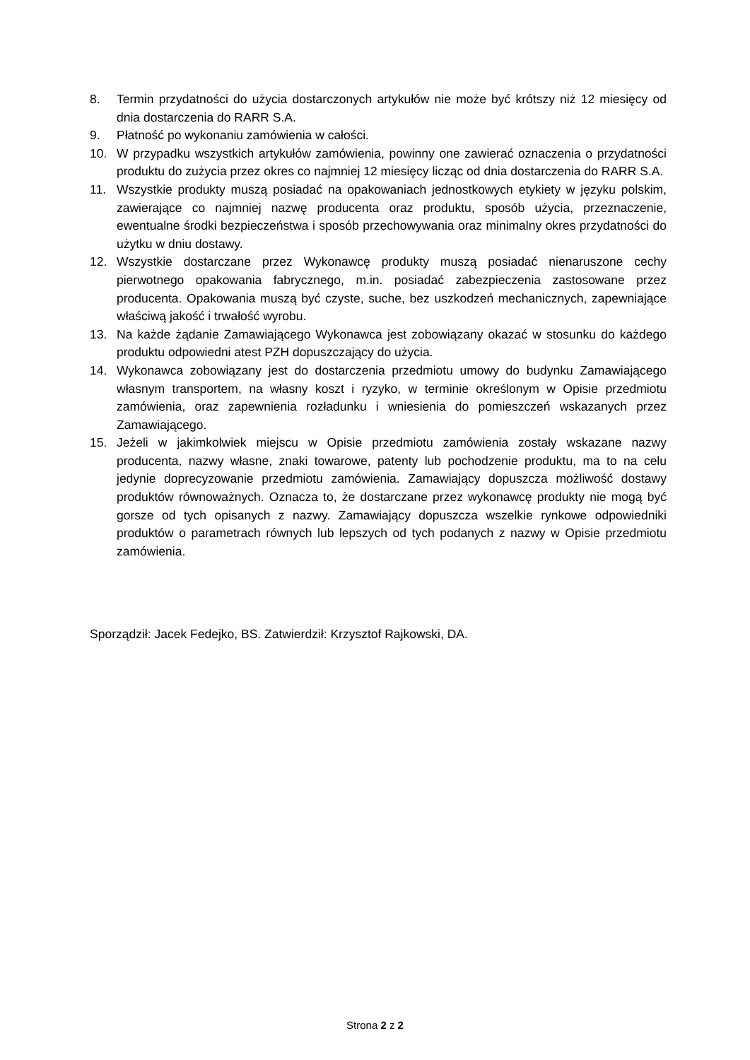8. Termin przydatności do użycia dostarczonych artykułów nie może być krótszy niż 12 miesięcy od dnia dostarczenia do RARR S.A.
9. Płatność po wykonaniu zamówienia w całości.
10. W przypadku wszystkich artykułów zamówienia, powinny one zawierać oznaczenia o przydatności produktu do zużycia przez okres co najmniej 12 miesięcy licząc od dnia dostarczenia do RARR S.A.
11. Wszystkie produkty muszą posiadać na opakowaniach jednostkowych etykiety w języku polskim, zawierające co najmniej nazwę producenta oraz produktu, sposób użycia, przeznaczenie, ewentualne środki bezpieczeństwa i sposób przechowywania oraz minimalny okres przydatności do użytku w dniu dostawy.
12. Wszystkie dostarczane przez Wykonawcę produkty muszą posiadać nienaruszone cechy pierwotnego opakowania fabrycznego, m.in. posiadać zabezpieczenia zastosowane przez producenta. Opakowania muszą być czyste, suche, bez uszkodzeń mechanicznych, zapewniające właściwą jakość i trwałość wyrobu.
13. Na każde żądanie Zamawiającego Wykonawca jest zobowiązany okazać w stosunku do każdego produktu odpowiedni atest PZH dopuszczający do użycia.
14. Wykonawca zobowiązany jest do dostarczenia przedmiotu umowy do budynku Zamawiającego własnym transportem, na własny koszt i ryzyko, w terminie określonym w Opisie przedmiotu zamówienia, oraz zapewnienia rozładunku i wniesienia do pomieszczeń wskazanych przez Zamawiającego.
15. Jeżeli w jakimkolwiek miejscu w Opisie przedmiotu zamówienia zostały wskazane nazwy producenta, nazwy własne, znaki towarowe, patenty lub pochodzenie produktu, ma to na celu jedynie doprecyzowanie przedmiotu zamówienia. Zamawiający dopuszcza możliwość dostawy produktów równoważnych. Oznacza to, że dostarczane przez wykonawcę produkty nie mogą być gorsze od tych opisanych z nazwy. Zamawiający dopuszcza wszelkie rynkowe odpowiedniki produktów o parametrach równych lub lepszych od tych podanych z nazwy w Opisie przedmiotu zamówienia.
Sporządził: Jacek Fedejko, BS. Zatwierdził: Krzysztof Rajkowski, DA.
Strona 2 z 2